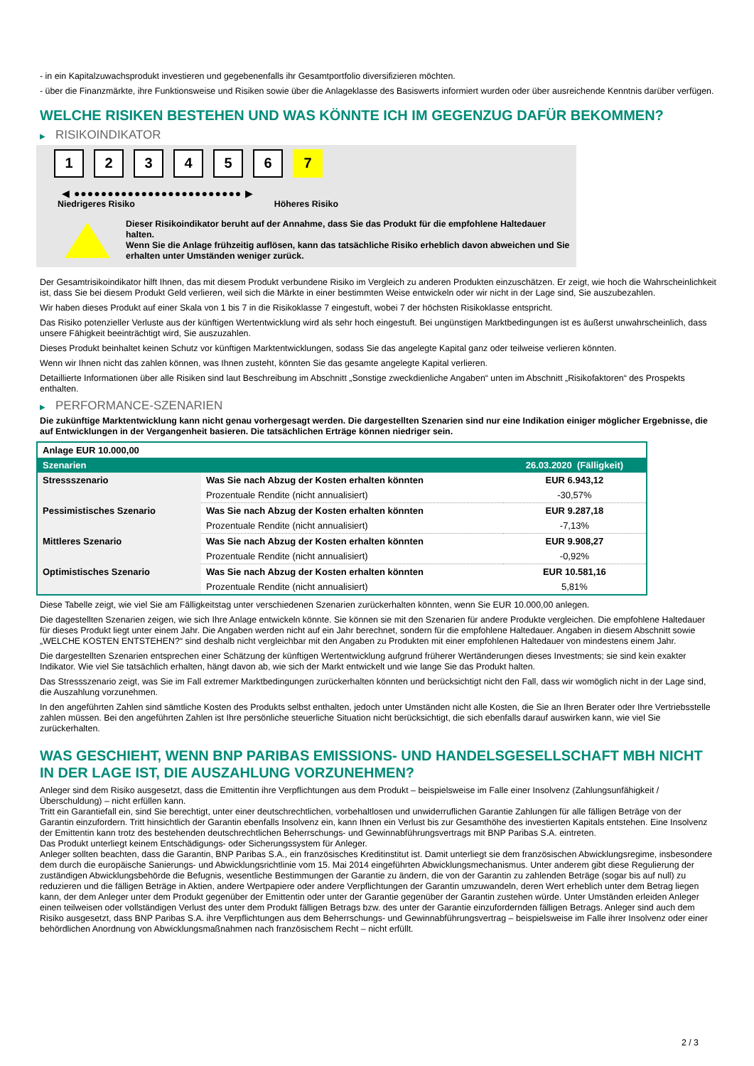- in ein Kapitalzuwachsprodukt investieren und gegebenenfalls ihr Gesamtportfolio diversifizieren möchten.
- über die Finanzmärkte, ihre Funktionsweise und Risiken sowie über die Anlageklasse des Basiswerts informiert wurden oder über ausreichende Kenntnis darüber verfügen.
WELCHE RISIKEN BESTEHEN UND WAS KÖNNTE ICH IM GEGENZUG DAFÜR BEKOMMEN?
▶ RISIKOINDIKATOR
1 2 3 4 5 6 7
◀ ●●●●●●●●●●●●●●●●●●●●●●●●● ▶
Niedrigeres Risiko Höheres Risiko
Dieser Risikoindikator beruht auf der Annahme, dass Sie das Produkt für die empfohlene Haltedauer halten.
Wenn Sie die Anlage frühzeitig auflösen, kann das tatsächliche Risiko erheblich davon abweichen und Sie erhalten unter Umständen weniger zurück.
Der Gesamtrisikoindikator hilft Ihnen, das mit diesem Produkt verbundene Risiko im Vergleich zu anderen Produkten einzuschätzen. Er zeigt, wie hoch die Wahrscheinlichkeit ist, dass Sie bei diesem Produkt Geld verlieren, weil sich die Märkte in einer bestimmten Weise entwickeln oder wir nicht in der Lage sind, Sie auszubezahlen.
Wir haben dieses Produkt auf einer Skala von 1 bis 7 in die Risikoklasse 7 eingestuft, wobei 7 der höchsten Risikoklasse entspricht.
Das Risiko potenzieller Verluste aus der künftigen Wertentwicklung wird als sehr hoch eingestuft. Bei ungünstigen Marktbedingungen ist es äußerst unwahrscheinlich, dass unsere Fähigkeit beeinträchtigt wird, Sie auszuzahlen.
Dieses Produkt beinhaltet keinen Schutz vor künftigen Marktentwicklungen, sodass Sie das angelegte Kapital ganz oder teilweise verlieren könnten.
Wenn wir Ihnen nicht das zahlen können, was Ihnen zusteht, könnten Sie das gesamte angelegte Kapital verlieren.
Detaillierte Informationen über alle Risiken sind laut Beschreibung im Abschnitt „Sonstige zweckdienliche Angaben“ unten im Abschnitt „Risikofaktoren“ des Prospekts enthalten.
▶ PERFORMANCE-SZENARIEN
Die zukünftige Marktentwicklung kann nicht genau vorhergesagt werden. Die dargestellten Szenarien sind nur eine Indikation einiger möglicher Ergebnisse, die auf Entwicklungen in der Vergangenheit basieren. Die tatsächlichen Erträge können niedriger sein.
| Anlage EUR 10.000,00 | | |
| Szenarien | | 26.03.2020 (Fälligkeit) |
| Stressszenario | Was Sie nach Abzug der Kosten erhalten könnten | EUR 6.943,12 |
| | Prozentuale Rendite (nicht annualisiert) | -30,57% |
| Pessimistisches Szenario | Was Sie nach Abzug der Kosten erhalten könnten | EUR 9.287,18 |
| | Prozentuale Rendite (nicht annualisiert) | -7,13% |
| Mittleres Szenario | Was Sie nach Abzug der Kosten erhalten könnten | EUR 9.908,27 |
| | Prozentuale Rendite (nicht annualisiert) | -0,92% |
| Optimistisches Szenario | Was Sie nach Abzug der Kosten erhalten könnten | EUR 10.581,16 |
| | Prozentuale Rendite (nicht annualisiert) | 5,81% |
Diese Tabelle zeigt, wie viel Sie am Fälligkeitstag unter verschiedenen Szenarien zurückerhalten könnten, wenn Sie EUR 10.000,00 anlegen.
Die dagestellten Szenarien zeigen, wie sich Ihre Anlage entwickeln könnte. Sie können sie mit den Szenarien für andere Produkte vergleichen. Die empfohlene Haltedauer für dieses Produkt liegt unter einem Jahr. Die Angaben werden nicht auf ein Jahr berechnet, sondern für die empfohlene Haltedauer. Angaben in diesem Abschnitt sowie „WELCHE KOSTEN ENTSTEHEN?“ sind deshalb nicht vergleichbar mit den Angaben zu Produkten mit einer empfohlenen Haltedauer von mindestens einem Jahr.
Die dargestellten Szenarien entsprechen einer Schätzung der künftigen Wertentwicklung aufgrund früherer Wertänderungen dieses Investments; sie sind kein exakter Indikator. Wie viel Sie tatsächlich erhalten, hängt davon ab, wie sich der Markt entwickelt und wie lange Sie das Produkt halten.
Das Stressszenario zeigt, was Sie im Fall extremer Marktbedingungen zurückerhalten könnten und berücksichtigt nicht den Fall, dass wir womöglich nicht in der Lage sind, die Auszahlung vorzunehmen.
In den angeführten Zahlen sind sämtliche Kosten des Produkts selbst enthalten, jedoch unter Umständen nicht alle Kosten, die Sie an Ihren Berater oder Ihre Vertriebsstelle zahlen müssen. Bei den angeführten Zahlen ist Ihre persönliche steuerliche Situation nicht berücksichtigt, die sich ebenfalls darauf auswirken kann, wie viel Sie zurückerhalten.
WAS GESCHIEHT, WENN BNP PARIBAS EMISSIONS- UND HANDELSGESELLSCHAFT MBH NICHT IN DER LAGE IST, DIE AUSZAHLUNG VORZUNEHMEN?
Anleger sind dem Risiko ausgesetzt, dass die Emittentin ihre Verpflichtungen aus dem Produkt – beispielsweise im Falle einer Insolvenz (Zahlungsunfähigkeit / Überschuldung) – nicht erfüllen kann.
Tritt ein Garantiefall ein, sind Sie berechtigt, unter einer deutschrechtlichen, vorbehaltlosen und unwiderruflichen Garantie Zahlungen für alle fälligen Beträge von der Garantin einzufordern. Tritt hinsichtlich der Garantin ebenfalls Insolvenz ein, kann Ihnen ein Verlust bis zur Gesamthöhe des investierten Kapitals entstehen. Eine Insolvenz der Emittentin kann trotz des bestehenden deutschrechtlichen Beherrschungs- und Gewinnabführungsvertrags mit BNP Paribas S.A. eintreten.
Das Produkt unterliegt keinem Entschädigungs- oder Sicherungssystem für Anleger.
Anleger sollten beachten, dass die Garantin, BNP Paribas S.A., ein französisches Kreditinstitut ist. Damit unterliegt sie dem französischen Abwicklungsregime, insbesondere dem durch die europäische Sanierungs- und Abwicklungsrichtlinie vom 15. Mai 2014 eingeführten Abwicklungsmechanismus. Unter anderem gibt diese Regulierung der zuständigen Abwicklungsbehörde die Befugnis, wesentliche Bestimmungen der Garantie zu ändern, die von der Garantin zu zahlenden Beträge (sogar bis auf null) zu reduzieren und die fälligen Beträge in Aktien, andere Wertpapiere oder andere Verpflichtungen der Garantin umzuwandeln, deren Wert erheblich unter dem Betrag liegen kann, der dem Anleger unter dem Produkt gegenüber der Emittentin oder unter der Garantie gegenüber der Garantin zustehen würde. Unter Umständen erleiden Anleger einen teilweisen oder vollständigen Verlust des unter dem Produkt fälligen Betrags bzw. des unter der Garantie einzufordernden fälligen Betrags. Anleger sind auch dem Risiko ausgesetzt, dass BNP Paribas S.A. ihre Verpflichtungen aus dem Beherrschungs- und Gewinnabführungsvertrag – beispielsweise im Falle ihrer Insolvenz oder einer behördlichen Anordnung von Abwicklungsmaßnahmen nach französischem Recht – nicht erfüllt.
2 / 3